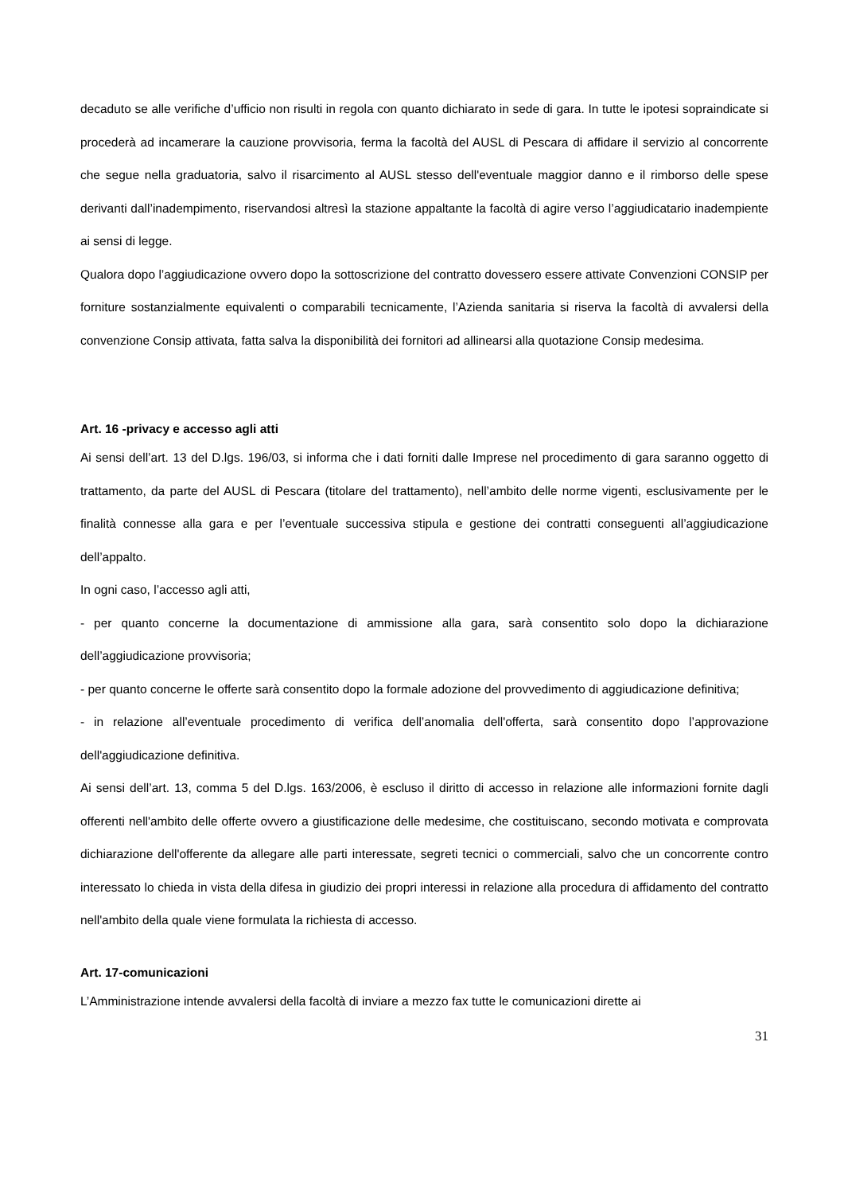decaduto se alle verifiche d’ufficio non risulti in regola con quanto dichiarato in sede di gara. In tutte le ipotesi sopraindicate si procederà ad incamerare la cauzione provvisoria, ferma la facoltà del AUSL di Pescara di affidare il servizio al concorrente che segue nella graduatoria, salvo il risarcimento al AUSL stesso dell'eventuale maggior danno e il rimborso delle spese derivanti dall’inadempimento, riservandosi altresì la stazione appaltante la facoltà di agire verso l’aggiudicatario inadempiente ai sensi di legge.
Qualora dopo l’aggiudicazione ovvero dopo la sottoscrizione del contratto dovessero essere attivate Convenzioni CONSIP per forniture sostanzialmente equivalenti o comparabili tecnicamente, l’Azienda sanitaria si riserva la facoltà di avvalersi della convenzione Consip attivata, fatta salva la disponibilità dei fornitori ad allinearsi alla quotazione Consip medesima.
Art. 16 -privacy e accesso agli atti
Ai sensi dell’art. 13 del D.lgs. 196/03, si informa che i dati forniti dalle Imprese nel procedimento di gara saranno oggetto di trattamento, da parte del AUSL di Pescara (titolare del trattamento), nell’ambito delle norme vigenti, esclusivamente per le finalità connesse alla gara e per l’eventuale successiva stipula e gestione dei contratti conseguenti all’aggiudicazione dell’appalto.
In ogni caso, l’accesso agli atti,
- per quanto concerne la documentazione di ammissione alla gara, sarà consentito solo dopo la dichiarazione dell’aggiudicazione provvisoria;
- per quanto concerne le offerte sarà consentito dopo la formale adozione del provvedimento di aggiudicazione definitiva;
- in relazione all’eventuale procedimento di verifica dell’anomalia dell'offerta, sarà consentito dopo l’approvazione dell'aggiudicazione definitiva.
Ai sensi dell’art. 13, comma 5 del D.lgs. 163/2006, è escluso il diritto di accesso in relazione alle informazioni fornite dagli offerenti nell'ambito delle offerte ovvero a giustificazione delle medesime, che costituiscano, secondo motivata e comprovata dichiarazione dell'offerente da allegare alle parti interessate, segreti tecnici o commerciali, salvo che un concorrente contro interessato lo chieda in vista della difesa in giudizio dei propri interessi in relazione alla procedura di affidamento del contratto nell'ambito della quale viene formulata la richiesta di accesso.
Art. 17-comunicazioni
L’Amministrazione intende avvalersi della facoltà di inviare a mezzo fax tutte le comunicazioni dirette ai
31